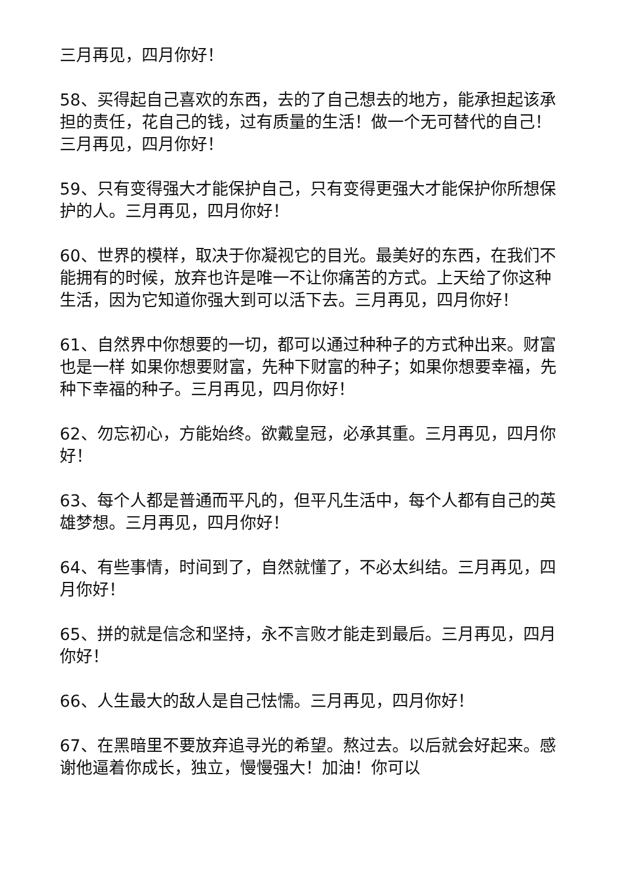三月再见，四月你好！
58、买得起自己喜欢的东西，去的了自己想去的地方，能承担起该承担的责任，花自己的钱，过有质量的生活！做一个无可替代的自己！三月再见，四月你好！
59、只有变得强大才能保护自己，只有变得更强大才能保护你所想保护的人。三月再见，四月你好！
60、世界的模样，取决于你凝视它的目光。最美好的东西，在我们不能拥有的时候，放弃也许是唯一不让你痛苦的方式。上天给了你这种生活，因为它知道你强大到可以活下去。三月再见，四月你好！
61、自然界中你想要的一切，都可以通过种种子的方式种出来。财富也是一样 如果你想要财富，先种下财富的种子；如果你想要幸福，先种下幸福的种子。三月再见，四月你好！
62、勿忘初心，方能始终。欲戴皇冠，必承其重。三月再见，四月你好！
63、每个人都是普通而平凡的，但平凡生活中，每个人都有自己的英雄梦想。三月再见，四月你好！
64、有些事情，时间到了，自然就懂了，不必太纠结。三月再见，四月你好！
65、拼的就是信念和坚持，永不言败才能走到最后。三月再见，四月你好！
66、人生最大的敌人是自己怯懦。三月再见，四月你好！
67、在黑暗里不要放弃追寻光的希望。熬过去。以后就会好起来。感谢他逼着你成长，独立，慢慢强大！加油！你可以